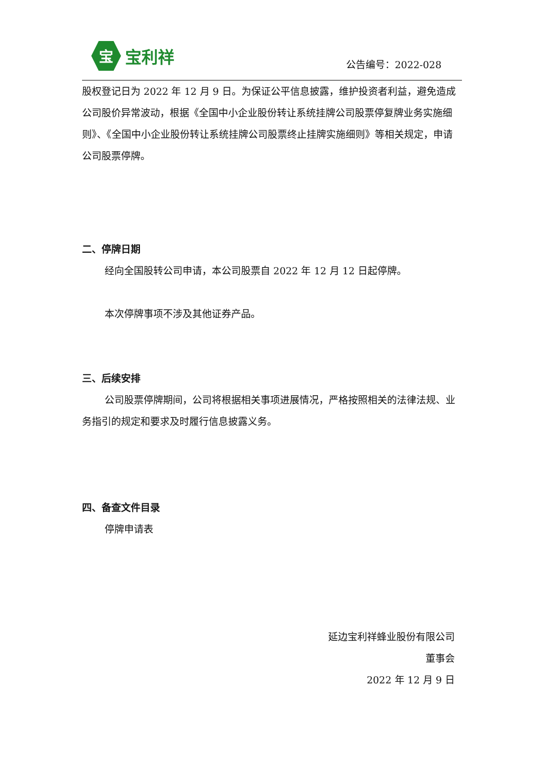宝
宝利祥
公告编号：2022-028
股权登记日为 2022 年 12 月 9 日。为保证公平信息披露，维护投资者利益，避免造成公司股价异常波动，根据《全国中小企业股份转让系统挂牌公司股票停复牌业务实施细则》、《全国中小企业股份转让系统挂牌公司股票终止挂牌实施细则》等相关规定，申请公司股票停牌。
二、停牌日期
经向全国股转公司申请，本公司股票自 2022 年 12 月 12 日起停牌。
本次停牌事项不涉及其他证券产品。
三、后续安排
公司股票停牌期间，公司将根据相关事项进展情况，严格按照相关的法律法规、业务指引的规定和要求及时履行信息披露义务。
四、备查文件目录
停牌申请表
延边宝利祥蜂业股份有限公司
董事会
2022 年 12 月 9 日